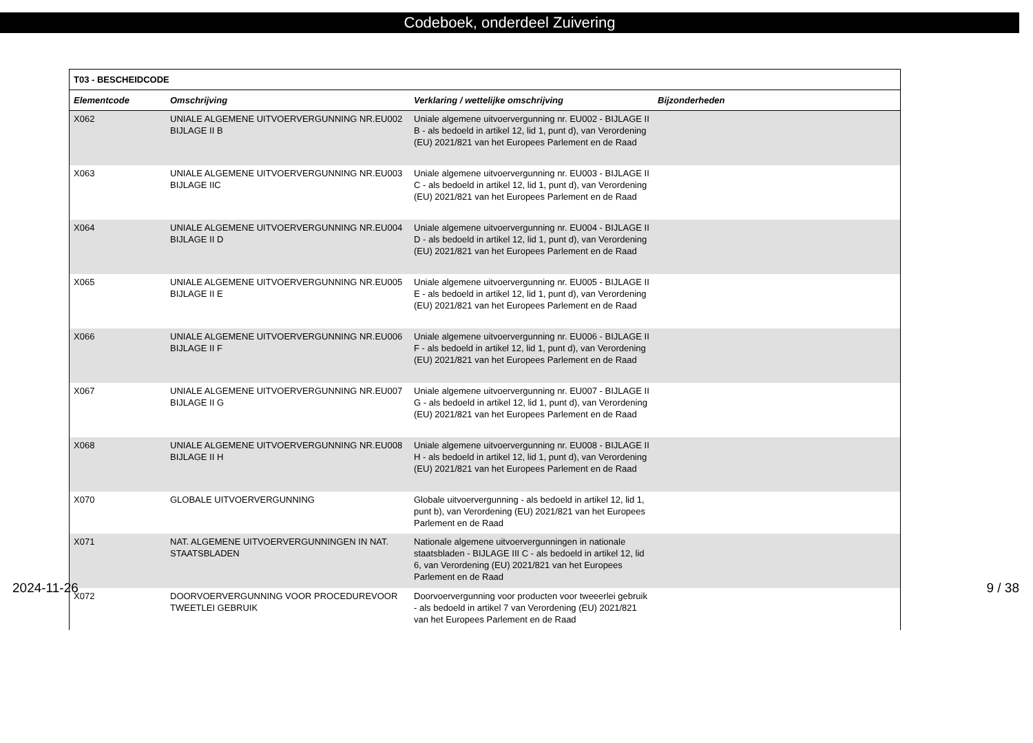Codeboek, onderdeel Zuivering
| T03 - BESCHEIDCODE | | | |
| --- | --- | --- | --- |
| Elementcode | Omschrijving | Verklaring / wettelijke omschrijving | Bijzonderheden |
| X062 | UNIALE ALGEMENE UITVOERVERGUNNING NR.EU002 BIJLAGE II B | Uniale algemene uitvoervergunning nr. EU002 - BIJLAGE II B - als bedoeld in artikel 12, lid 1, punt d), van Verordening (EU) 2021/821 van het Europees Parlement en de Raad | |
| X063 | UNIALE ALGEMENE UITVOERVERGUNNING NR.EU003 BIJLAGE IIC | Uniale algemene uitvoervergunning nr. EU003 - BIJLAGE II C - als bedoeld in artikel 12, lid 1, punt d), van Verordening (EU) 2021/821 van het Europees Parlement en de Raad | |
| X064 | UNIALE ALGEMENE UITVOERVERGUNNING NR.EU004 BIJLAGE II D | Uniale algemene uitvoervergunning nr. EU004 - BIJLAGE II D - als bedoeld in artikel 12, lid 1, punt d), van Verordening (EU) 2021/821 van het Europees Parlement en de Raad | |
| X065 | UNIALE ALGEMENE UITVOERVERGUNNING NR.EU005 BIJLAGE II E | Uniale algemene uitvoervergunning nr. EU005 - BIJLAGE II E - als bedoeld in artikel 12, lid 1, punt d), van Verordening (EU) 2021/821 van het Europees Parlement en de Raad | |
| X066 | UNIALE ALGEMENE UITVOERVERGUNNING NR.EU006 BIJLAGE II F | Uniale algemene uitvoervergunning nr. EU006 - BIJLAGE II F - als bedoeld in artikel 12, lid 1, punt d), van Verordening (EU) 2021/821 van het Europees Parlement en de Raad | |
| X067 | UNIALE ALGEMENE UITVOERVERGUNNING NR.EU007 BIJLAGE II G | Uniale algemene uitvoervergunning nr. EU007 - BIJLAGE II G - als bedoeld in artikel 12, lid 1, punt d), van Verordening (EU) 2021/821 van het Europees Parlement en de Raad | |
| X068 | UNIALE ALGEMENE UITVOERVERGUNNING NR.EU008 BIJLAGE II H | Uniale algemene uitvoervergunning nr. EU008 - BIJLAGE II H - als bedoeld in artikel 12, lid 1, punt d), van Verordening (EU) 2021/821 van het Europees Parlement en de Raad | |
| X070 | GLOBALE UITVOERVERGUNNING | Globale uitvoervergunning - als bedoeld in artikel 12, lid 1, punt b), van Verordening (EU) 2021/821 van het Europees Parlement en de Raad | |
| X071 | NAT. ALGEMENE UITVOERVERGUNNINGEN IN NAT. STAATSBLADEN | Nationale algemene uitvoervergunningen in nationale staatsbladen - BIJLAGE III C - als bedoeld in artikel 12, lid 6, van Verordening (EU) 2021/821 van het Europees Parlement en de Raad | |
| X072 | DOORVOERVERGUNNING VOOR PROCEDUREVOOR TWEETLEI GEBRUIK | Doorvoervergunning voor producten voor tweeerlei gebruik - als bedoeld in artikel 7 van Verordening (EU) 2021/821 van het Europees Parlement en de Raad | |
2024-11-26 9 / 38